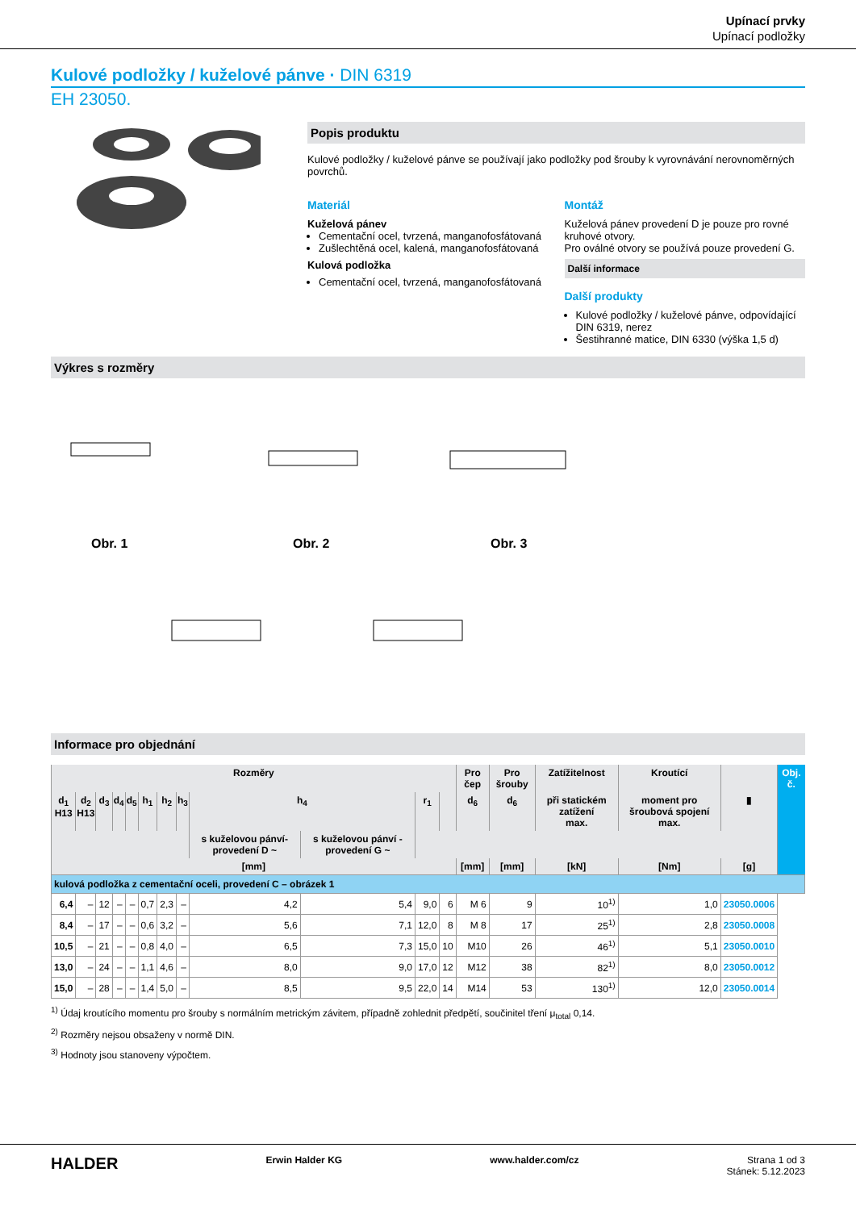Upínací prvky
Upínací podložky
Kulové podložky / kuželové pánve · DIN 6319
EH 23050.
Popis produktu
Kulové podložky / kuželové pánve se používají jako podložky pod šrouby k vyrovnávání nerovnoměrných povrchů.
Materiál
Kuželová pánev
Cementační ocel, tvrzená, manganofosfátovaná
Zušlechtěná ocel, kalená, manganofosfátovaná
Kulová podložka
Cementační ocel, tvrzená, manganofosfátovaná
Montáž
Kuželová pánev provedení D je pouze pro rovné kruhové otvory.
Pro oválné otvory se používá pouze provedení G.
Další informace
Další produkty
Kulové podložky / kuželové pánve, odpovídající DIN 6319, nerez
Šestihranné matice, DIN 6330 (výška 1,5 d)
Výkres s rozměry
Obr. 1
Obr. 2
Obr. 3
Informace pro objednání
| Rozměry | | | | | | | | | | | | Pro čep | Pro šrouby | Zatížitelnost | Kroutící | | Obj. č. |
| --- | --- | --- | --- | --- | --- | --- | --- | --- | --- | --- | --- | --- | --- | --- | --- | --- | --- |
| d<sub>1</sub> H13 | d<sub>2</sub> H13 | d<sub>3</sub> | d<sub>4</sub> | d<sub>5</sub> | h<sub>1</sub> | h<sub>2</sub> | h<sub>3</sub> | h<sub>4</sub> | | r<sub>1</sub> | | d<sub>6</sub> | d<sub>6</sub> | při statickém zatížení max. | moment pro šroubová spojení max. | ▮ | |
| | | | | | | | | s kuželovou pánví-provedení D ~ | s kuželovou pánví - provedení G ~ | | | | | | | | |
| [mm] | | | | | | | | | | | | [mm] | [mm] | [kN] | [Nm] | [g] | |
| kulová podložka z cementační oceli, provedení C – obrázek 1 | | | | | | | | | | | | | | | | | |
| 6,4 | – | 12 | – | – | 0,7 | 2,3 | – | 4,2 | 5,4 | 9,0 | 6 | M 6 | 9 | 10<sup>1)</sup> | 1,0 | 23050.0006 | |
| 8,4 | – | 17 | – | – | 0,6 | 3,2 | – | 5,6 | 7,1 | 12,0 | 8 | M 8 | 17 | 25<sup>1)</sup> | 2,8 | 23050.0008 | |
| 10,5 | – | 21 | – | – | 0,8 | 4,0 | – | 6,5 | 7,3 | 15,0 | 10 | M10 | 26 | 46<sup>1)</sup> | 5,1 | 23050.0010 | |
| 13,0 | – | 24 | – | – | 1,1 | 4,6 | – | 8,0 | 9,0 | 17,0 | 12 | M12 | 38 | 82<sup>1)</sup> | 8,0 | 23050.0012 | |
| 15,0 | – | 28 | – | – | 1,4 | 5,0 | – | 8,5 | 9,5 | 22,0 | 14 | M14 | 53 | 130<sup>1)</sup> | 12,0 | 23050.0014 | |
<sup>1)</sup> Údaj kroutícího momentu pro šrouby s normálním metrickým závitem, případně zohlednit předpětí, součinitel tření μ<sub>total</sub> 0,14.
<sup>2)</sup> Rozměry nejsou obsaženy v normě DIN.
<sup>3)</sup> Hodnoty jsou stanoveny výpočtem.
HALDER Erwin Halder KG www.halder.com/cz Strana 1 od 3
Stánek: 5.12.2023